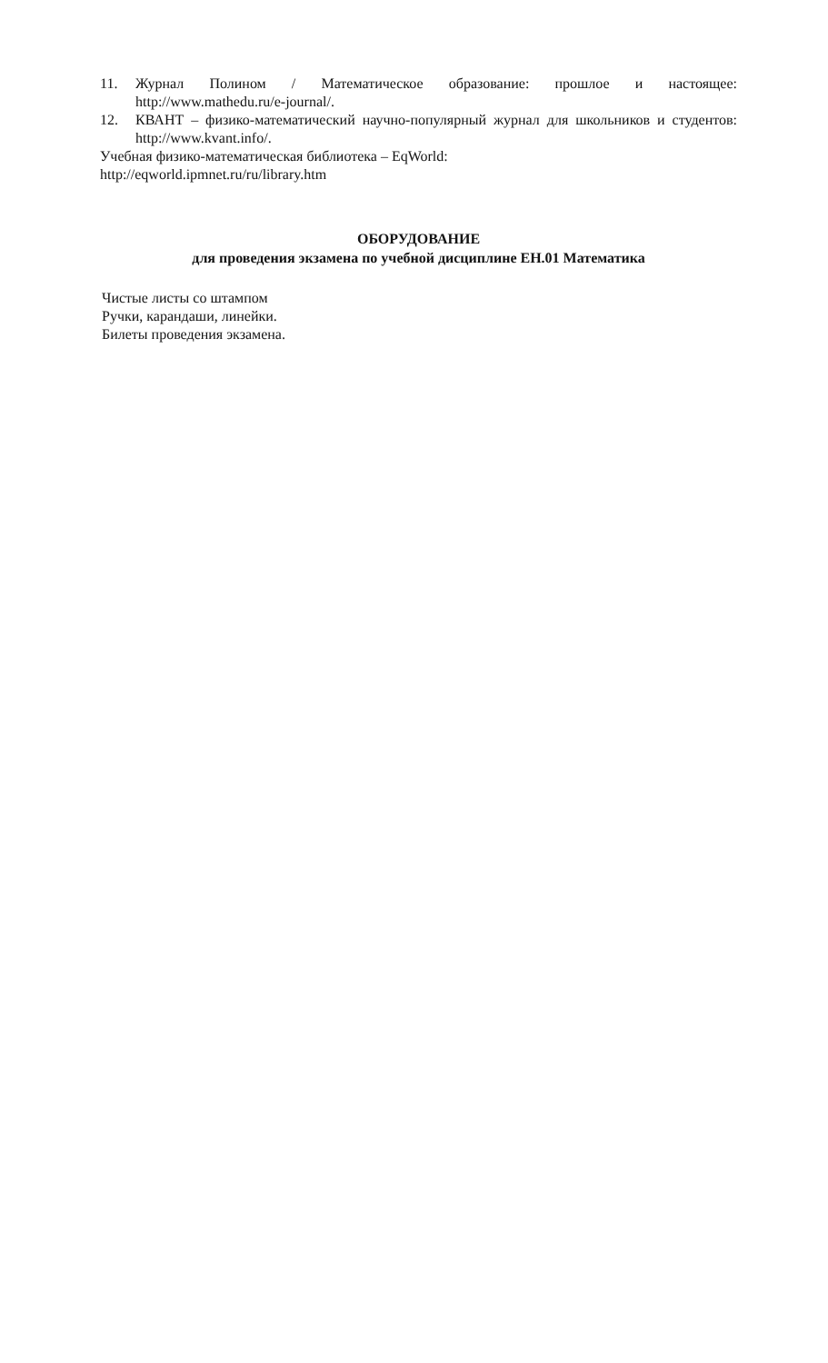11. Журнал Полином / Математическое образование: прошлое и настоящее: http://www.mathedu.ru/e-journal/.
12. КВАНТ – физико-математический научно-популярный журнал для школьников и студентов: http://www.kvant.info/.
Учебная физико-математическая библиотека – EqWorld:
http://eqworld.ipmnet.ru/ru/library.htm
ОБОРУДОВАНИЕ
для проведения экзамена по учебной дисциплине ЕН.01 Математика
Чистые листы со штампом
Ручки, карандаши, линейки.
Билеты проведения экзамена.